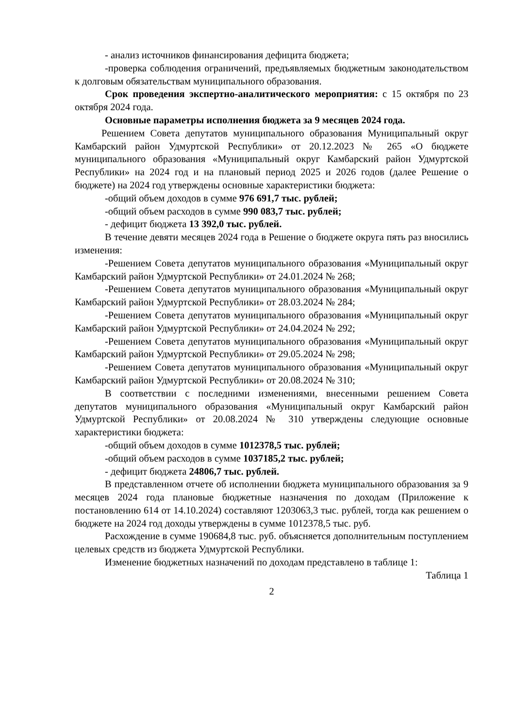- анализ источников финансирования дефицита бюджета;
-проверка соблюдения ограничений, предъявляемых бюджетным законодательством к долговым обязательствам муниципального образования.
Срок проведения экспертно-аналитического мероприятия: с 15 октября по 23 октября 2024 года.
Основные параметры исполнения бюджета за 9 месяцев 2024 года.
Решением Совета депутатов муниципального образования Муниципальный округ Камбарский район Удмуртской Республики» от 20.12.2023 № 265 «О бюджете муниципального образования «Муниципальный округ Камбарский район Удмуртской Республики» на 2024 год и на плановый период 2025 и 2026 годов (далее Решение о бюджете) на 2024 год утверждены основные характеристики бюджета:
-общий объем доходов в сумме 976 691,7 тыс. рублей;
-общий объем расходов в сумме 990 083,7 тыс. рублей;
- дефицит бюджета 13 392,0 тыс. рублей.
В течение девяти месяцев 2024 года в Решение о бюджете округа пять раз вносились изменения:
-Решением Совета депутатов муниципального образования «Муниципальный округ Камбарский район Удмуртской Республики» от 24.01.2024 № 268;
-Решением Совета депутатов муниципального образования «Муниципальный округ Камбарский район Удмуртской Республики» от 28.03.2024 № 284;
-Решением Совета депутатов муниципального образования «Муниципальный округ Камбарский район Удмуртской Республики» от 24.04.2024 № 292;
-Решением Совета депутатов муниципального образования «Муниципальный округ Камбарский район Удмуртской Республики» от 29.05.2024 № 298;
-Решением Совета депутатов муниципального образования «Муниципальный округ Камбарский район Удмуртской Республики» от 20.08.2024 № 310;
В соответствии с последними изменениями, внесенными решением Совета депутатов муниципального образования «Муниципальный округ Камбарский район Удмуртской Республики» от 20.08.2024 № 310 утверждены следующие основные характеристики бюджета:
-общий объем доходов в сумме 1012378,5 тыс. рублей;
-общий объем расходов в сумме 1037185,2 тыс. рублей;
- дефицит бюджета 24806,7 тыс. рублей.
В представленном отчете об исполнении бюджета муниципального образования за 9 месяцев 2024 года плановые бюджетные назначения по доходам (Приложение к постановлению 614 от 14.10.2024) составляют 1203063,3 тыс. рублей, тогда как решением о бюджете на 2024 год доходы утверждены в сумме 1012378,5 тыс. руб.
Расхождение в сумме 190684,8 тыс. руб. объясняется дополнительным поступлением целевых средств из бюджета Удмуртской Республики.
Изменение бюджетных назначений по доходам представлено в таблице 1:
Таблица 1
2